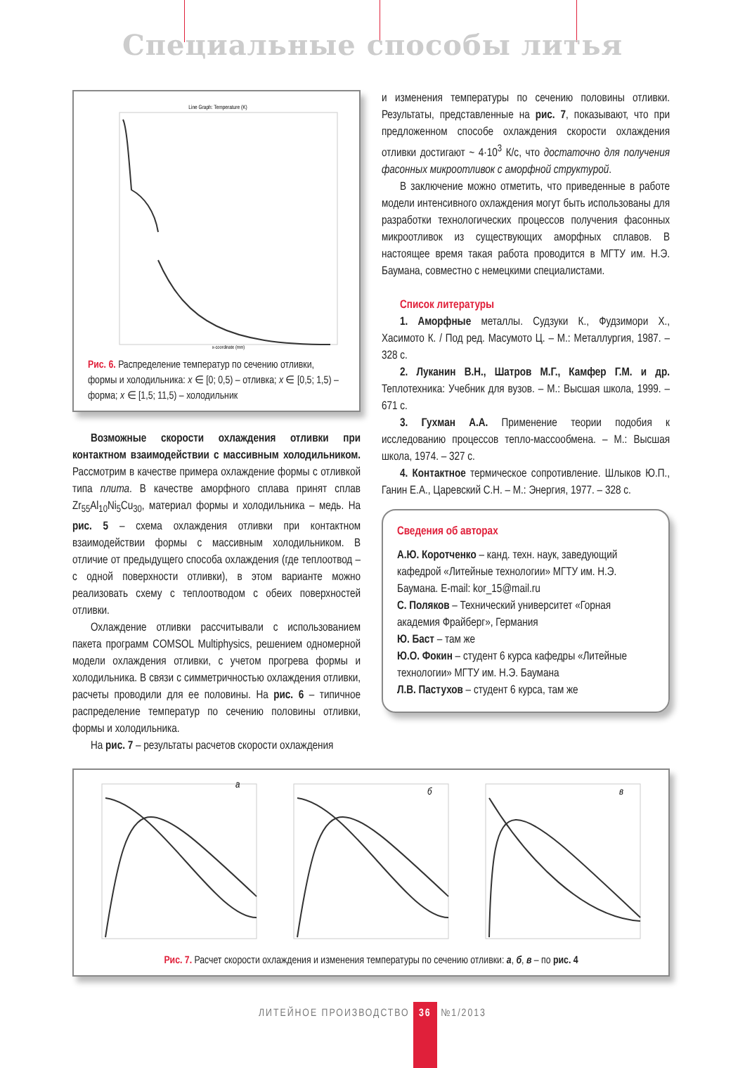Специальные способы литья
Line Graph: Temperature (K)
x-coordinate (mm)
Рис. 6. Распределение температур по сечению отливки, формы и холодильника: x ∈ [0; 0,5) – отливка; x ∈ [0,5; 1,5) – форма; x ∈ [1,5; 11,5) – холодильник
Возможные скорости охлаждения отливки при контактном взаимодействии с массивным холодильником. Рассмотрим в качестве примера охлаждение формы с отливкой типа плита. В качестве аморфного сплава принят сплав Zr<sub>55</sub>Al<sub>10</sub>Ni<sub>5</sub>Cu<sub>30</sub>, материал формы и холодильника – медь. На рис. 5 – схема охлаждения отливки при контактном взаимодействии формы с массивным холодильником. В отличие от предыдущего способа охлаждения (где теплоотвод – с одной поверхности отливки), в этом варианте можно реализовать схему с теплоотводом с обеих поверхностей отливки.
Охлаждение отливки рассчитывали с использованием пакета программ COMSOL Multiphysics, решением одномерной модели охлаждения отливки, с учетом прогрева формы и холодильника. В связи с симметричностью охлаждения отливки, расчеты проводили для ее половины. На рис. 6 – типичное распределение температур по сечению половины отливки, формы и холодильника.
На рис. 7 – результаты расчетов скорости охлаждения
и изменения температуры по сечению половины отливки. Результаты, представленные на рис. 7, показывают, что при предложенном способе охлаждения скорости охлаждения отливки достигают ~ 4·10<sup>3</sup> К/с, что достаточно для получения фасонных микроотливок с аморфной структурой.
В заключение можно отметить, что приведенные в работе модели интенсивного охлаждения могут быть использованы для разработки технологических процессов получения фасонных микроотливок из существующих аморфных сплавов. В настоящее время такая работа проводится в МГТУ им. Н.Э. Баумана, совместно с немецкими специалистами.
Список литературы
1. Аморфные металлы. Судзуки К., Фудзимори Х., Хасимото К. / Под ред. Масумото Ц. – М.: Металлургия, 1987. – 328 с.
2. Луканин В.Н., Шатров М.Г., Камфер Г.М. и др. Теплотехника: Учебник для вузов. – М.: Высшая школа, 1999. – 671 с.
3. Гухман А.А. Применение теории подобия к исследованию процессов тепло-массообмена. – М.: Высшая школа, 1974. – 327 с.
4. Контактное термическое сопротивление. Шлыков Ю.П., Ганин Е.А., Царевский С.Н. – М.: Энергия, 1977. – 328 с.
Сведения об авторах
А.Ю. Коротченко – канд. техн. наук, заведующий кафедрой «Литейные технологии» МГТУ им. Н.Э. Баумана. E-mail: kor_15@mail.ru
С. Поляков – Технический университет «Горная академия Фрайберг», Германия
Ю. Баст – там же
Ю.О. Фокин – студент 6 курса кафедры «Литейные технологии» МГТУ им. Н.Э. Баумана
Л.В. Пастухов – студент 6 курса, там же
а
б
в
Рис. 7. Расчет скорости охлаждения и изменения температуры по сечению отливки: а, б, в – по рис. 4
ЛИТЕЙНОЕ ПРОИЗВОДСТВО 36 №1/2013